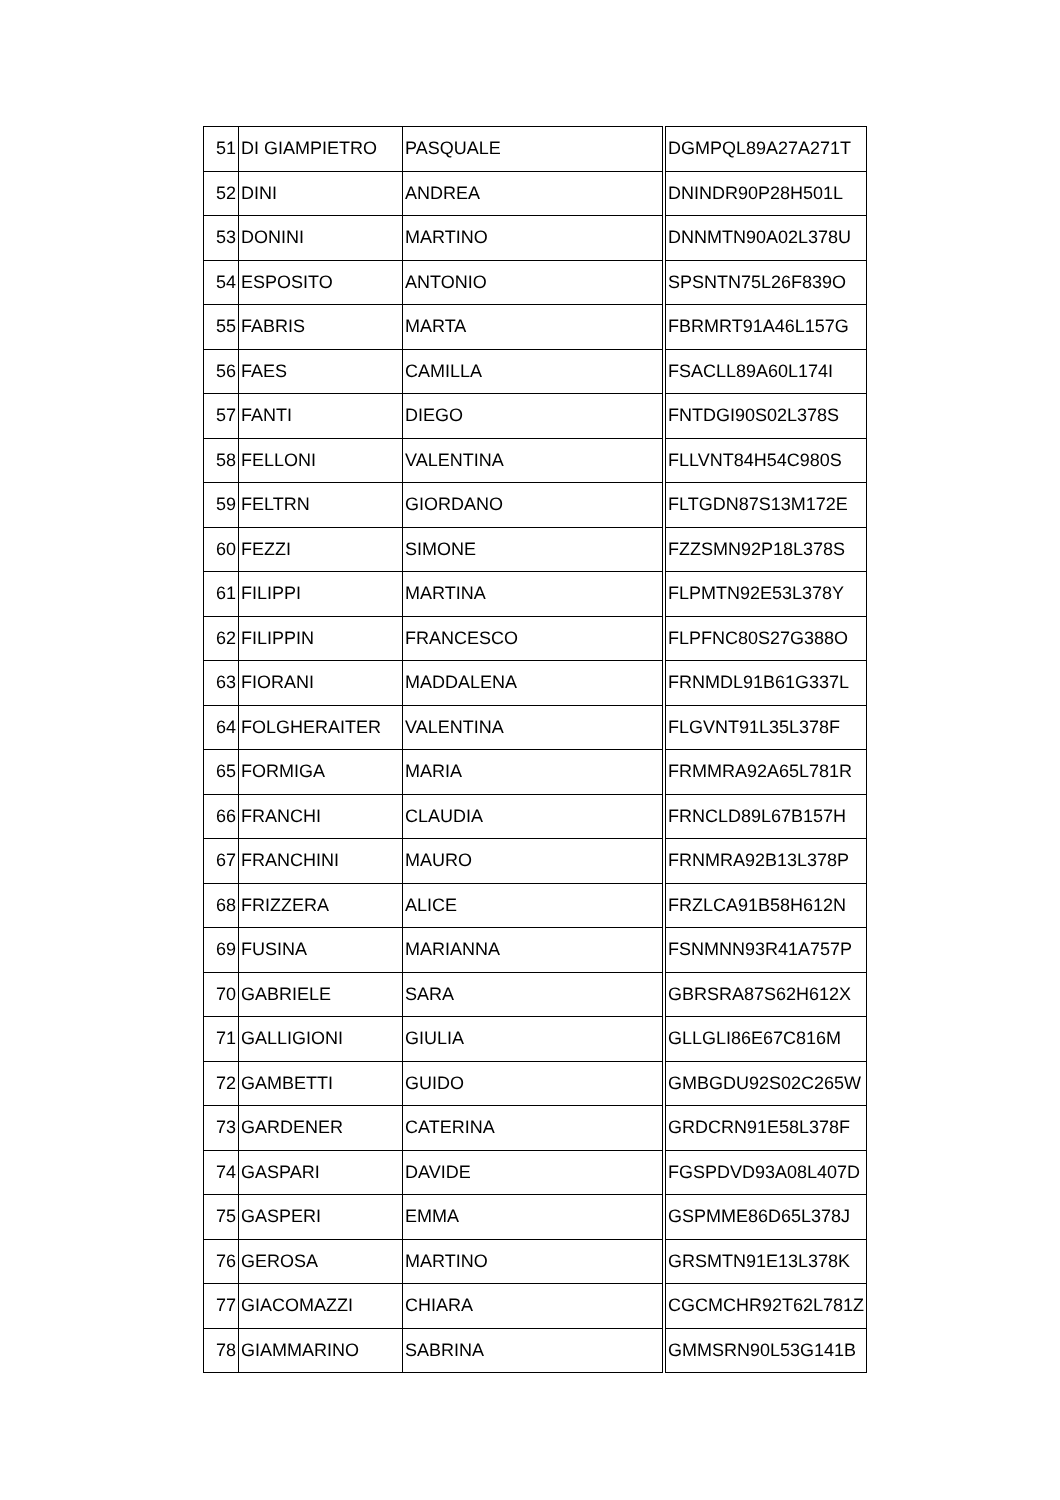| 51 | DI GIAMPIETRO | PASQUALE | DGMPQL89A27A271T |
| 52 | DINI | ANDREA | DNINDR90P28H501L |
| 53 | DONINI | MARTINO | DNNMTN90A02L378U |
| 54 | ESPOSITO | ANTONIO | SPSNTN75L26F839O |
| 55 | FABRIS | MARTA | FBRMRT91A46L157G |
| 56 | FAES | CAMILLA | FSACLL89A60L174I |
| 57 | FANTI | DIEGO | FNTDGI90S02L378S |
| 58 | FELLONI | VALENTINA | FLLVNT84H54C980S |
| 59 | FELTRN | GIORDANO | FLTGDN87S13M172E |
| 60 | FEZZI | SIMONE | FZZSMN92P18L378S |
| 61 | FILIPPI | MARTINA | FLPMTN92E53L378Y |
| 62 | FILIPPIN | FRANCESCO | FLPFNC80S27G388O |
| 63 | FIORANI | MADDALENA | FRNMDL91B61G337L |
| 64 | FOLGHERAITER | VALENTINA | FLGVNT91L35L378F |
| 65 | FORMIGA | MARIA | FRMMRA92A65L781R |
| 66 | FRANCHI | CLAUDIA | FRNCLD89L67B157H |
| 67 | FRANCHINI | MAURO | FRNMRA92B13L378P |
| 68 | FRIZZERA | ALICE | FRZLCA91B58H612N |
| 69 | FUSINA | MARIANNA | FSNMNN93R41A757P |
| 70 | GABRIELE | SARA | GBRSRA87S62H612X |
| 71 | GALLIGIONI | GIULIA | GLLGLI86E67C816M |
| 72 | GAMBETTI | GUIDO | GMBGDU92S02C265W |
| 73 | GARDENER | CATERINA | GRDCRN91E58L378F |
| 74 | GASPARI | DAVIDE | FGSPDVD93A08L407D |
| 75 | GASPERI | EMMA | GSPMME86D65L378J |
| 76 | GEROSA | MARTINO | GRSMTN91E13L378K |
| 77 | GIACOMAZZI | CHIARA | CGCMCHR92T62L781Z |
| 78 | GIAMMARINO | SABRINA | GMMSRN90L53G141B |